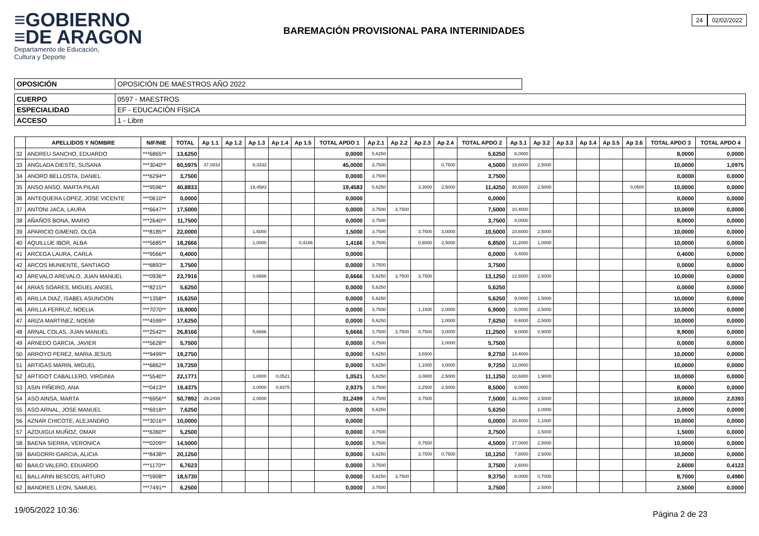≡GOBIERNO
≡DE ARAGON
Departamento de Educación,
Cultura y Deporte
24 02/02/2022
BAREMACIÓN PROVISIONAL PARA INTERINIDADES
| OPOSICIÓN | OPOSICIÓN DE MAESTROS AÑO 2022 |
| CUERPO | 0597 - MAESTROS |
| ESPECIALIDAD | EF - EDUCACIÓN FÍSICA |
| ACCESO | 1 - Libre |
| | APELLIDOS Y NOMBRE | NIF/NIE | TOTAL | Ap 1.1 | Ap 1.2 | Ap 1.3 | Ap 1.4 | Ap 1.5 | TOTAL APDO 1 | Ap 2.1 | Ap 2.2 | Ap 2.3 | Ap 2.4 | TOTAL APDO 2 | Ap 3.1 | Ap 3.2 | Ap 3.3 | Ap 3.4 | Ap 3.5 | Ap 3.6 | TOTAL APDO 3 | TOTAL APDO 4 |
| --- | --- | --- | --- | --- | --- | --- | --- | --- | --- | --- | --- | --- | --- | --- | --- | --- | --- | --- | --- | --- | --- | --- |
| 32 | ANDREU SANCHO, EDUARDO | ***6865** | 13,6250 | | | | | | 0,0000 | 5,6250 | | | | 5,6250 | 8,0000 | | | | | | 8,0000 | 0,0000 |
| 33 | ANGLADA DIESTE, SUSANA | ***3040** | 60,5975 | 37,0833 | | 8,3332 | | | 45,0000 | 3,7500 | | | 0,7500 | 4,5000 | 19,8000 | 2,5000 | | | | | 10,0000 | 1,0975 |
| 34 | ANORO BELLOSTA, DANIEL | ***6294** | 3,7500 | | | | | | 0,0000 | 3,7500 | | | | 3,7500 | | | | | | | 0,0000 | 0,0000 |
| 35 | ANSO ANSO, MARTA PILAR | ***9596** | 40,8833 | | | 19,4583 | | | 19,4583 | 5,6250 | | 3,3000 | 2,5000 | 11,4250 | 30,6000 | 2,5000 | | | | 0,0500 | 10,0000 | 0,0000 |
| 36 | ANTEQUERA LOPEZ, JOSE VICENTE | ***0610** | 0,0000 | | | | | | 0,0000 | | | | | 0,0000 | | | | | | | 0,0000 | 0,0000 |
| 37 | ANTONI JACA, LAURA | ***6647** | 17,5000 | | | | | | 0,0000 | 3,7500 | 3,7500 | | | 7,5000 | 10,4000 | | | | | | 10,0000 | 0,0000 |
| 38 | AÑAÑOS BONA, MARIO | ***2640** | 11,7500 | | | | | | 0,0000 | 3,7500 | | | | 3,7500 | 8,0000 | | | | | | 8,0000 | 0,0000 |
| 39 | APARICIO GIMENO, OLGA | ***8185** | 22,0000 | | | 1,5000 | | | 1,5000 | 3,7500 | | 3,7500 | 3,0000 | 10,5000 | 10,6000 | 2,5000 | | | | | 10,0000 | 0,0000 |
| 40 | AQUILLUE IBOR, ALBA | ***5685** | 18,2666 | | | 1,0000 | | 0,4166 | 1,4166 | 3,7500 | | 0,6000 | 2,5000 | 6,8500 | 11,2000 | 1,0000 | | | | | 10,0000 | 0,0000 |
| 41 | ARCEGA LAURA, CARLA | ***9566** | 0,4000 | | | | | | 0,0000 | | | | | 0,0000 | 0,4000 | | | | | | 0,4000 | 0,0000 |
| 42 | ARCOS MUNIENTE, SANTIAGO | ***6893** | 3,7500 | | | | | | 0,0000 | 3,7500 | | | | 3,7500 | | | | | | | 0,0000 | 0,0000 |
| 43 | AREVALO AREVALO, JUAN MANUEL | ***0936** | 23,7916 | | | 0,6666 | | | 0,6666 | 5,6250 | 3,7500 | 3,7500 | | 13,1250 | 12,6000 | 2,5000 | | | | | 10,0000 | 0,0000 |
| 44 | ARIAS SOARES, MIGUEL ANGEL | ***8215** | 5,6250 | | | | | | 0,0000 | 5,6250 | | | | 5,6250 | | | | | | | 0,0000 | 0,0000 |
| 45 | ARILLA DIAZ, ISABEL ASUNCION | ***1358** | 15,6250 | | | | | | 0,0000 | 5,6250 | | | | 5,6250 | 9,0000 | 1,5000 | | | | | 10,0000 | 0,0000 |
| 46 | ARILLA FERRUZ, NOELIA | ***7070** | 16,9000 | | | | | | 0,0000 | 3,7500 | | 1,1500 | 2,0000 | 6,9000 | 8,0000 | 2,5000 | | | | | 10,0000 | 0,0000 |
| 47 | ARIZA MARTINEZ, NOEMI | ***4599** | 17,6250 | | | | | | 0,0000 | 5,6250 | | | 2,0000 | 7,6250 | 8,6000 | 2,5000 | | | | | 10,0000 | 0,0000 |
| 48 | ARNAL COLAS, JUAN MANUEL | ***2542** | 26,8166 | | | 5,6666 | | | 5,6666 | 3,7500 | 3,7500 | 0,7500 | 3,0000 | 11,2500 | 9,0000 | 0,9000 | | | | | 9,9000 | 0,0000 |
| 49 | ARNEDO GARCIA, JAVIER | ***5628** | 5,7500 | | | | | | 0,0000 | 3,7500 | | | 2,0000 | 5,7500 | | | | | | | 0,0000 | 0,0000 |
| 50 | ARROYO PEREZ, MARIA JESUS | ***9499** | 19,2750 | | | | | | 0,0000 | 5,6250 | | 3,6500 | | 9,2750 | 14,4000 | | | | | | 10,0000 | 0,0000 |
| 51 | ARTIGAS MARIN, MIGUEL | ***6862** | 19,7250 | | | | | | 0,0000 | 5,6250 | | 1,1000 | 3,0000 | 9,7250 | 12,0000 | | | | | | 10,0000 | 0,0000 |
| 52 | ARTIGOT CABALLERO, VIRGINIA | ***5540** | 22,1771 | | | 1,0000 | 0,0521 | | 1,0521 | 5,6250 | | 3,0000 | 2,5000 | 11,1250 | 10,6000 | 1,9000 | | | | | 10,0000 | 0,0000 |
| 53 | ASIN PIÑEIRO, ANA | ***0413** | 19,4375 | | | 2,0000 | 0,9375 | | 2,9375 | 3,7500 | | 2,2500 | 2,5000 | 8,5000 | 8,0000 | | | | | | 8,0000 | 0,0000 |
| 54 | ASO AINSA, MARTA | ***6956** | 50,7892 | 29,2499 | | 2,0000 | | | 31,2499 | 3,7500 | | 3,7500 | | 7,5000 | 31,0000 | 2,5000 | | | | | 10,0000 | 2,0393 |
| 55 | ASO ARNAL, JOSE MANUEL | ***6918** | 7,6250 | | | | | | 0,0000 | 5,6250 | | | | 5,6250 | | 2,0000 | | | | | 2,0000 | 0,0000 |
| 56 | AZNAR CHICOTE, ALEJANDRO | ***3016** | 10,0000 | | | | | | 0,0000 | | | | | 0,0000 | 10,4000 | 1,1000 | | | | | 10,0000 | 0,0000 |
| 57 | AZOUIGUI MUÑOZ, OMAR | ***6360** | 5,2500 | | | | | | 0,0000 | 3,7500 | | | | 3,7500 | | 1,5000 | | | | | 1,5000 | 0,0000 |
| 58 | BAENA SIERRA, VERONICA | ***0209** | 14,5000 | | | | | | 0,0000 | 3,7500 | | 0,7500 | | 4,5000 | 17,0000 | 2,5000 | | | | | 10,0000 | 0,0000 |
| 59 | BAIGORRI GARCIA, ALICIA | ***8438** | 20,1250 | | | | | | 0,0000 | 5,6250 | | 3,7500 | 0,7500 | 10,1250 | 7,8000 | 2,5000 | | | | | 10,0000 | 0,0000 |
| 60 | BAILO VALERO, EDUARDO | ***1170** | 6,7623 | | | | | | 0,0000 | 3,7500 | | | | 3,7500 | 2,6000 | | | | | | 2,6000 | 0,4123 |
| 61 | BALLARIN BESCOS, ARTURO | ***5908** | 18,5730 | | | | | | 0,0000 | 5,6250 | 3,7500 | | | 9,3750 | 8,0000 | 0,7000 | | | | | 8,7000 | 0,4980 |
| 62 | BANDRES LEON, SAMUEL | ***7491** | 6,2500 | | | | | | 0,0000 | 3,7500 | | | | 3,7500 | | 2,5000 | | | | | 2,5000 | 0,0000 |
19/05/2022 10:36: Página 2 de 23